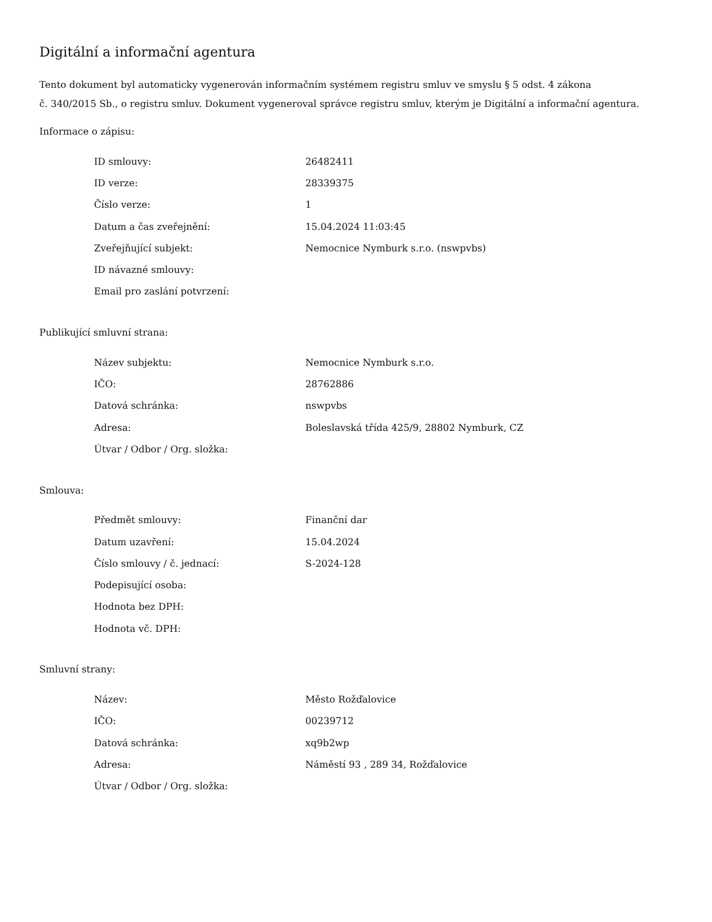Digitální a informační agentura
Tento dokument byl automaticky vygenerován informačním systémem registru smluv ve smyslu § 5 odst. 4 zákona
č. 340/2015 Sb., o registru smluv. Dokument vygeneroval správce registru smluv, kterým je Digitální a informační agentura.
Informace o zápisu:
| ID smlouvy: | 26482411 |
| ID verze: | 28339375 |
| Číslo verze: | 1 |
| Datum a čas zveřejnění: | 15.04.2024 11:03:45 |
| Zveřejňující subjekt: | Nemocnice Nymburk s.r.o. (nswpvbs) |
| ID návazné smlouvy: | |
| Email pro zaslání potvrzení: | |
Publikující smluvní strana:
| Název subjektu: | Nemocnice Nymburk s.r.o. |
| IČO: | 28762886 |
| Datová schránka: | nswpvbs |
| Adresa: | Boleslavská třída 425/9, 28802 Nymburk, CZ |
| Útvar / Odbor / Org. složka: | |
Smlouva:
| Předmět smlouvy: | Finanční dar |
| Datum uzavření: | 15.04.2024 |
| Číslo smlouvy / č. jednací: | S-2024-128 |
| Podepisující osoba: | |
| Hodnota bez DPH: | |
| Hodnota vč. DPH: | |
Smluvní strany:
| Název: | Město Rožďalovice |
| IČO: | 00239712 |
| Datová schránka: | xq9b2wp |
| Adresa: | Náměstí 93 , 289 34, Rožďalovice |
| Útvar / Odbor / Org. složka: | |